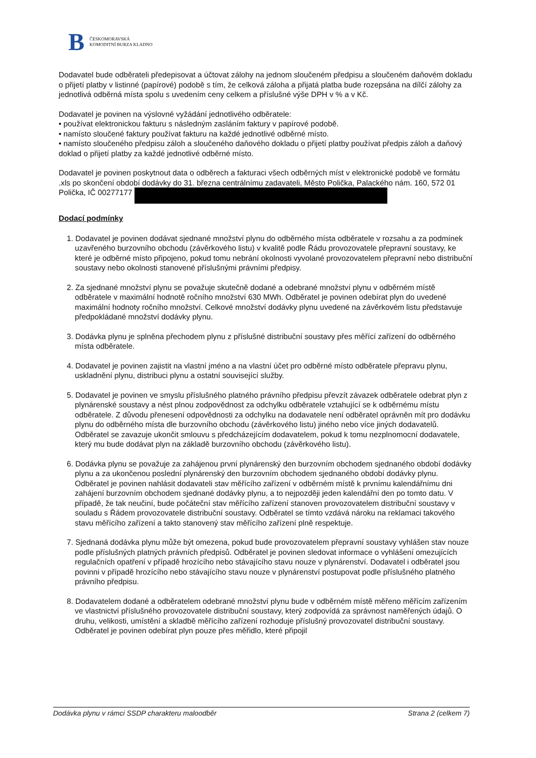B ČESKOMORAVSKÁ
KOMODITNÍ BURZA KLADNO
Dodavatel bude odběrateli předepisovat a účtovat zálohy na jednom sloučeném předpisu a sloučeném daňovém dokladu o přijetí platby v listinné (papírové) podobě s tím, že celková záloha a přijatá platba bude rozepsána na dílčí zálohy za jednotlivá odběrná místa spolu s uvedením ceny celkem a příslušné výše DPH v % a v Kč.
Dodavatel je povinen na výslovné vyžádání jednotlivého odběratele:
• používat elektronickou fakturu s následným zasláním faktury v papírové podobě.
• namísto sloučené faktury používat fakturu na každé jednotlivé odběrné místo.
• namísto sloučeného předpisu záloh a sloučeného daňového dokladu o přijetí platby používat předpis záloh a daňový doklad o přijetí platby za každé jednotlivé odběrné místo.
Dodavatel je povinen poskytnout data o odběrech a fakturaci všech odběrných míst v elektronické podobě ve formátu .xls po skončení období dodávky do 31. března centrálnímu zadavateli, Město Polička, Palackého nám. 160, 572 01 Polička, IČ 00277177
Dodací podmínky
1. Dodavatel je povinen dodávat sjednané množství plynu do odběrného místa odběratele v rozsahu a za podmínek uzavřeného burzovního obchodu (závěrkového listu) v kvalitě podle Řádu provozovatele přepravní soustavy, ke které je odběrné místo připojeno, pokud tomu nebrání okolnosti vyvolané provozovatelem přepravní nebo distribuční soustavy nebo okolnosti stanovené příslušnými právními předpisy.
2. Za sjednané množství plynu se považuje skutečně dodané a odebrané množství plynu v odběrném místě odběratele v maximální hodnotě ročního množství 630 MWh. Odběratel je povinen odebírat plyn do uvedené maximální hodnoty ročního množství. Celkové množství dodávky plynu uvedené na závěrkovém listu představuje předpokládané množství dodávky plynu.
3. Dodávka plynu je splněna přechodem plynu z příslušné distribuční soustavy přes měřící zařízení do odběrného místa odběratele.
4. Dodavatel je povinen zajistit na vlastní jméno a na vlastní účet pro odběrné místo odběratele přepravu plynu, uskladnění plynu, distribuci plynu a ostatní související služby.
5. Dodavatel je povinen ve smyslu příslušného platného právního předpisu převzít závazek odběratele odebrat plyn z plynárenské soustavy a nést plnou zodpovědnost za odchylku odběratele vztahující se k odběrnému místu odběratele. Z důvodu přenesení odpovědnosti za odchylku na dodavatele není odběratel oprávněn mít pro dodávku plynu do odběrného místa dle burzovního obchodu (závěrkového listu) jiného nebo více jiných dodavatelů. Odběratel se zavazuje ukončit smlouvu s předcházejícím dodavatelem, pokud k tomu nezplnomocní dodavatele, který mu bude dodávat plyn na základě burzovního obchodu (závěrkového listu).
6. Dodávka plynu se považuje za zahájenou první plynárenský den burzovním obchodem sjednaného období dodávky plynu a za ukončenou poslední plynárenský den burzovním obchodem sjednaného období dodávky plynu. Odběratel je povinen nahlásit dodavateli stav měřícího zařízení v odběrném místě k prvnímu kalendářnímu dni zahájení burzovním obchodem sjednané dodávky plynu, a to nejpozději jeden kalendářní den po tomto datu. V případě, že tak neučiní, bude počáteční stav měřícího zařízení stanoven provozovatelem distribuční soustavy v souladu s Řádem provozovatele distribuční soustavy. Odběratel se tímto vzdává nároku na reklamaci takového stavu měřícího zařízení a takto stanovený stav měřícího zařízení plně respektuje.
7. Sjednaná dodávka plynu může být omezena, pokud bude provozovatelem přepravní soustavy vyhlášen stav nouze podle příslušných platných právních předpisů. Odběratel je povinen sledovat informace o vyhlášení omezujících regulačních opatření v případě hrozícího nebo stávajícího stavu nouze v plynárenství. Dodavatel i odběratel jsou povinni v případě hrozícího nebo stávajícího stavu nouze v plynárenství postupovat podle příslušného platného právního předpisu.
8. Dodavatelem dodané a odběratelem odebrané množství plynu bude v odběrném místě měřeno měřícím zařízením ve vlastnictví příslušného provozovatele distribuční soustavy, který zodpovídá za správnost naměřených údajů. O druhu, velikosti, umístění a skladbě měřícího zařízení rozhoduje příslušný provozovatel distribuční soustavy. Odběratel je povinen odebírat plyn pouze přes měřidlo, které připojil
Dodávka plynu v rámci SSDP charakteru maloodběr Strana 2 (celkem 7)